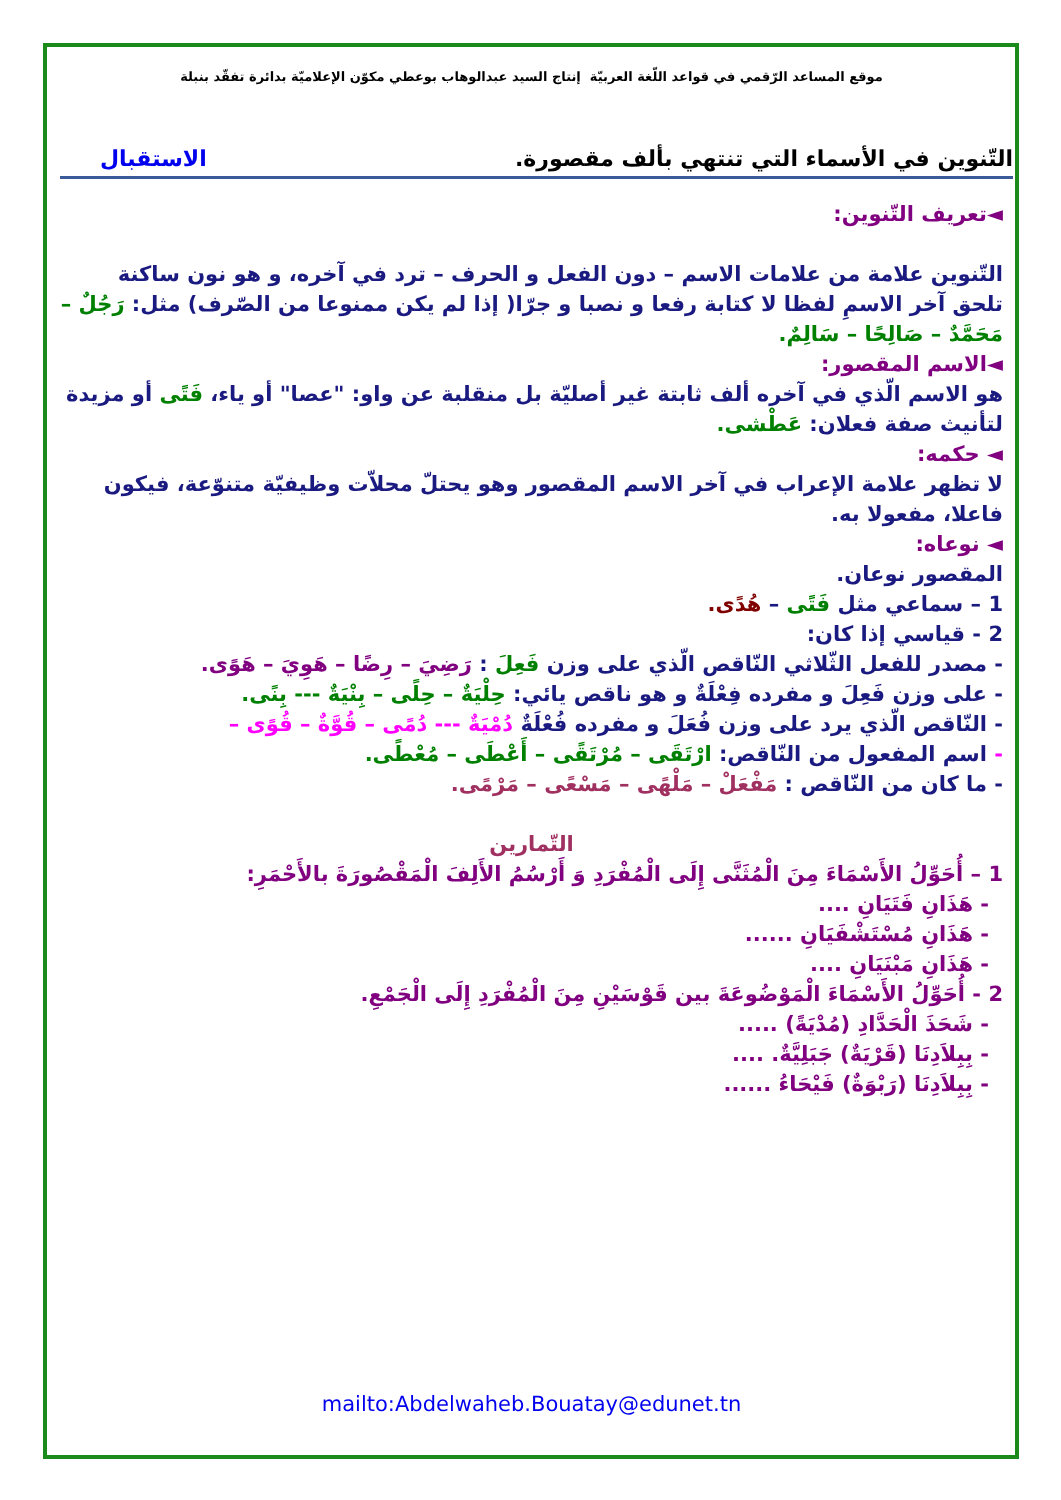موقع المساعد الرّقمي في قواعد اللّغة العربيّة إنتاج السيد عبدالوهاب بوعطي مكوّن الإعلاميّة بدائرة تفقّد بنبلة
التّنوين في الأسماء التي تنتهي بألف مقصورة. الاستقبال
◄تعريف التّنوين:
التّنوين علامة من علامات الاسم – دون الفعل و الحرف – ترد في آخره، و هو نون ساكنة تلحق آخر الاسمِ لفظا لا كتابة رفعا و نصبا و جرّا( إذا لم يكن ممنوعا من الصّرف) مثل: رَجُلٌ – مَحَمَّدٌ – صَالِحًا – سَالِمٌ.
◄الاسم المقصور:
هو الاسم الّذي في آخره ألف ثابتة غير أصليّة بل منقلبة عن واو: "عصا" أو ياء، فَتًى أو مزيدة لتأنيث صفة فعلان: عَطْشى.
◄ حكمه:
لا تظهر علامة الإعراب في آخر الاسم المقصور وهو يحتلّ محلاّت وظيفيّة متنوّعة، فيكون فاعلا، مفعولا به.
◄ نوعاه:
المقصور نوعان.
1 – سماعي مثل فَتًى – هُدًى.
2 - قياسي إذا كان:
- مصدر للفعل الثّلاثي النّاقص الّذي على وزن فَعِلَ : رَضِيَ – رِضًا – هَوِيَ – هَوًى.
- على وزن فَعِلَ و مفرده فِعْلَةٌ و هو ناقص يائي: حِلْيَةٌ – حِلًى – بِنْيَةٌ --- بِنًى.
- النّاقص الّذي يرد على وزن فُعَلَ و مفرده فُعْلَةٌ دُمْيَةٌ --- دُمًى – قُوَّةٌ – قُوًى –
- اسم المفعول من النّاقص: ارْتَقَى – مُرْتَقًى – أَعْطَى – مُعْطًى.
- ما كان من النّاقص : مَفْعَلْ – مَلْهًى – مَسْعًى – مَرْمًى.
التّمارين
1 – أُحَوِّلُ الأَسْمَاءَ مِنَ الْمُثَنَّى إِلَى الْمُفْرَدِ وَ أَرْسُمُ الأَلِفَ الْمَقْصُورَةَ بالأَحْمَرِ:
- هَذَانِ فَتَيَانِ ....
- هَذَانِ مُسْتَشْفَيَانِ ......
- هَذَانِ مَبْنَيَانِ ....
2 - أُحَوِّلُ الأَسْمَاءَ الْمَوْضُوعَةَ بين قَوْسَيْنِ مِنَ الْمُفْرَدِ إِلَى الْجَمْعِ.
- شَحَذَ الْحَدَّادِ (مُدْيَةً) .....
- بِبِلاَدِنَا (قَرْيَةٌ) جَبَلِيَّةٌ. ....
- بِبِلاَدِنَا (رَبْوَةٌ) فَيْحَاءُ ......
mailto:Abdelwaheb.Bouatay@edunet.tn